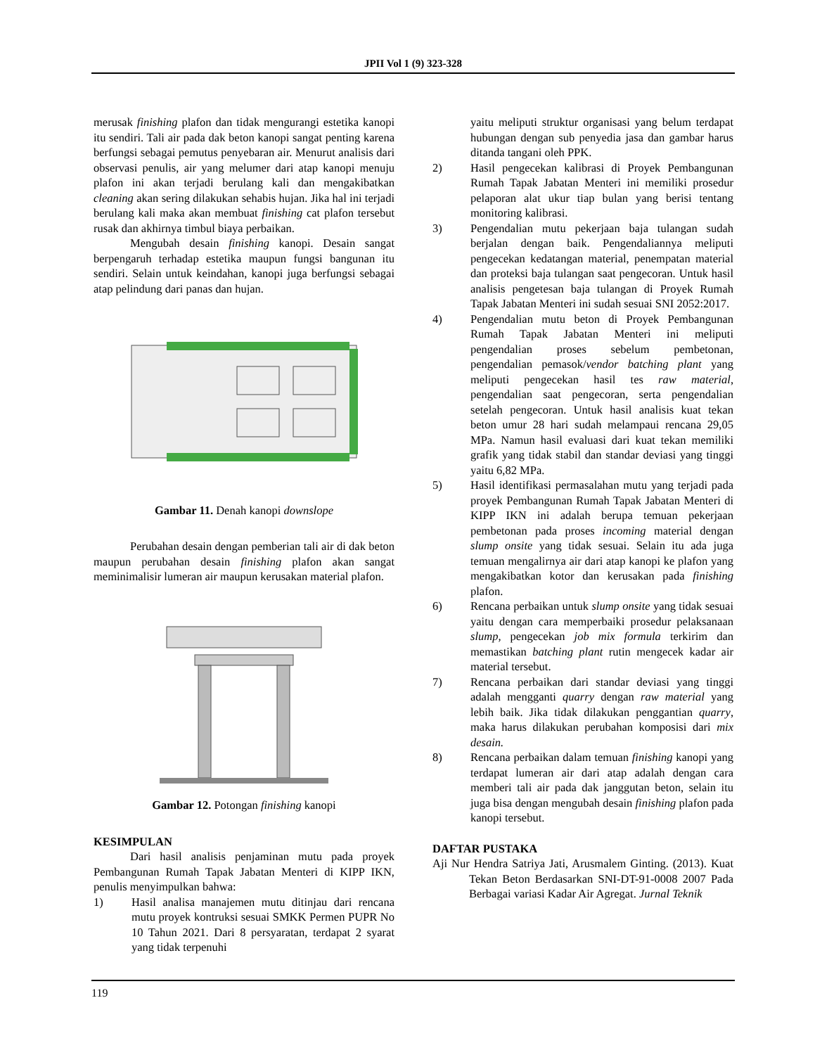JPII Vol 1 (9) 323-328
merusak finishing plafon dan tidak mengurangi estetika kanopi itu sendiri. Tali air pada dak beton kanopi sangat penting karena berfungsi sebagai pemutus penyebaran air. Menurut analisis dari observasi penulis, air yang melumer dari atap kanopi menuju plafon ini akan terjadi berulang kali dan mengakibatkan cleaning akan sering dilakukan sehabis hujan. Jika hal ini terjadi berulang kali maka akan membuat finishing cat plafon tersebut rusak dan akhirnya timbul biaya perbaikan.
Mengubah desain finishing kanopi. Desain sangat berpengaruh terhadap estetika maupun fungsi bangunan itu sendiri. Selain untuk keindahan, kanopi juga berfungsi sebagai atap pelindung dari panas dan hujan.
Gambar 11. Denah kanopi downslope
Perubahan desain dengan pemberian tali air di dak beton maupun perubahan desain finishing plafon akan sangat meminimalisir lumeran air maupun kerusakan material plafon.
Gambar 12. Potongan finishing kanopi
KESIMPULAN
Dari hasil analisis penjaminan mutu pada proyek Pembangunan Rumah Tapak Jabatan Menteri di KIPP IKN, penulis menyimpulkan bahwa:
1) Hasil analisa manajemen mutu ditinjau dari rencana mutu proyek kontruksi sesuai SMKK Permen PUPR No 10 Tahun 2021. Dari 8 persyaratan, terdapat 2 syarat yang tidak terpenuhi
yaitu meliputi struktur organisasi yang belum terdapat hubungan dengan sub penyedia jasa dan gambar harus ditanda tangani oleh PPK.
2) Hasil pengecekan kalibrasi di Proyek Pembangunan Rumah Tapak Jabatan Menteri ini memiliki prosedur pelaporan alat ukur tiap bulan yang berisi tentang monitoring kalibrasi.
3) Pengendalian mutu pekerjaan baja tulangan sudah berjalan dengan baik. Pengendaliannya meliputi pengecekan kedatangan material, penempatan material dan proteksi baja tulangan saat pengecoran. Untuk hasil analisis pengetesan baja tulangan di Proyek Rumah Tapak Jabatan Menteri ini sudah sesuai SNI 2052:2017.
4) Pengendalian mutu beton di Proyek Pembangunan Rumah Tapak Jabatan Menteri ini meliputi pengendalian proses sebelum pembetonan, pengendalian pemasok/vendor batching plant yang meliputi pengecekan hasil tes raw material, pengendalian saat pengecoran, serta pengendalian setelah pengecoran. Untuk hasil analisis kuat tekan beton umur 28 hari sudah melampaui rencana 29,05 MPa. Namun hasil evaluasi dari kuat tekan memiliki grafik yang tidak stabil dan standar deviasi yang tinggi yaitu 6,82 MPa.
5) Hasil identifikasi permasalahan mutu yang terjadi pada proyek Pembangunan Rumah Tapak Jabatan Menteri di KIPP IKN ini adalah berupa temuan pekerjaan pembetonan pada proses incoming material dengan slump onsite yang tidak sesuai. Selain itu ada juga temuan mengalirnya air dari atap kanopi ke plafon yang mengakibatkan kotor dan kerusakan pada finishing plafon.
6) Rencana perbaikan untuk slump onsite yang tidak sesuai yaitu dengan cara memperbaiki prosedur pelaksanaan slump, pengecekan job mix formula terkirim dan memastikan batching plant rutin mengecek kadar air material tersebut.
7) Rencana perbaikan dari standar deviasi yang tinggi adalah mengganti quarry dengan raw material yang lebih baik. Jika tidak dilakukan penggantian quarry, maka harus dilakukan perubahan komposisi dari mix desain.
8) Rencana perbaikan dalam temuan finishing kanopi yang terdapat lumeran air dari atap adalah dengan cara memberi tali air pada dak janggutan beton, selain itu juga bisa dengan mengubah desain finishing plafon pada kanopi tersebut.
DAFTAR PUSTAKA
Aji Nur Hendra Satriya Jati, Arusmalem Ginting. (2013). Kuat Tekan Beton Berdasarkan SNI-DT-91-0008 2007 Pada Berbagai variasi Kadar Air Agregat. Jurnal Teknik
119